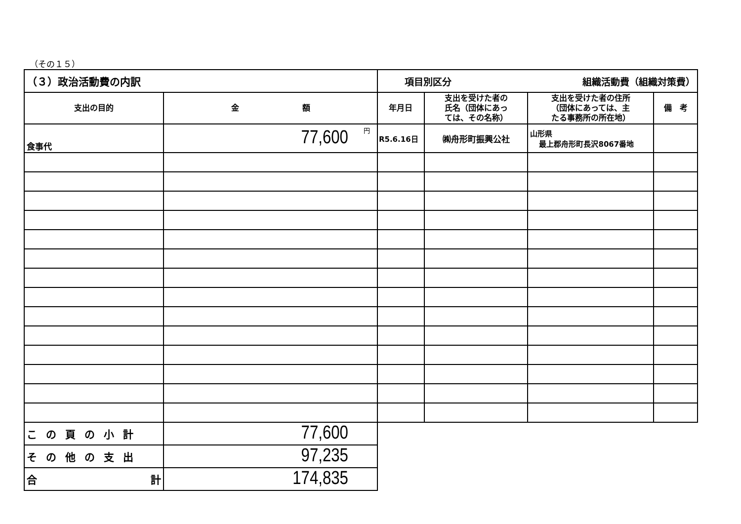（その１５）
| （３）政治活動費の内訳 | | 項目別区分 組織活動費（組織対策費） | | | |
| 支出の目的 | 金 額 | 年月日 | 支出を受けた者の 氏名（団体にあっ ては、その名称） | 支出を受けた者の住所 （団体にあっては、主 たる事務所の所在地） | 備 考 |
| 食事代 | 77,600 円 | R5.6.16日 | ㈱舟形町振興公社 | 山形県 最上郡舟形町長沢8067番地 | |
| この頁の小計 | 77,600 | | | | |
| その他の支出 | 97,235 | | | | |
| 合 計 | 174,835 | | | | |